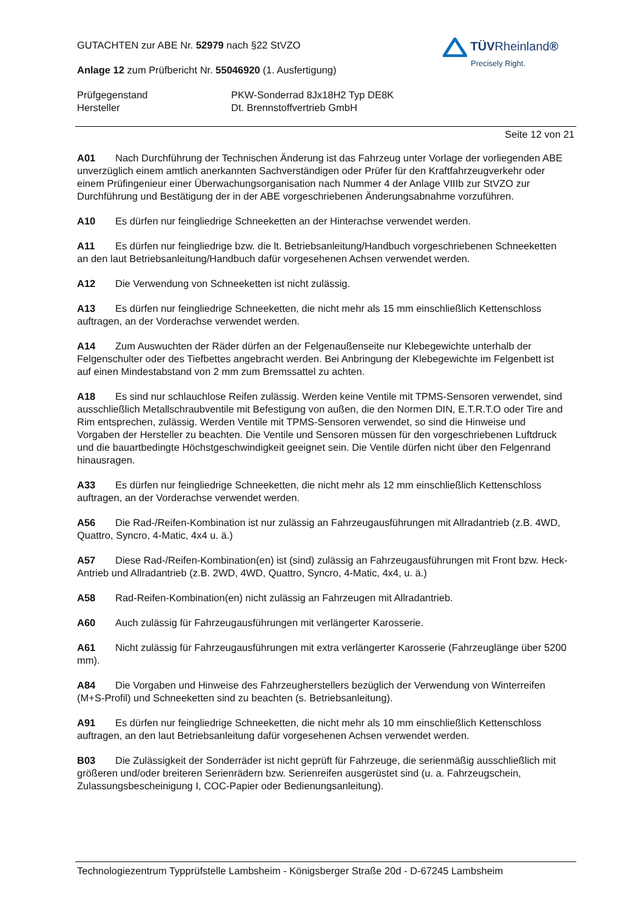TÜVRheinland®
Precisely Right.
GUTACHTEN zur ABE Nr. 52979 nach §22 StVZO
Anlage 12 zum Prüfbericht Nr. 55046920 (1. Ausfertigung)
Prüfgegenstand PKW-Sonderrad 8Jx18H2 Typ DE8K
Hersteller Dt. Brennstoffvertrieb GmbH
Seite 12 von 21
A01 Nach Durchführung der Technischen Änderung ist das Fahrzeug unter Vorlage der vorliegenden ABE unverzüglich einem amtlich anerkannten Sachverständigen oder Prüfer für den Kraftfahrzeugverkehr oder einem Prüfingenieur einer Überwachungsorganisation nach Nummer 4 der Anlage VIIIb zur StVZO zur Durchführung und Bestätigung der in der ABE vorgeschriebenen Änderungsabnahme vorzuführen.
A10 Es dürfen nur feingliedrige Schneeketten an der Hinterachse verwendet werden.
A11 Es dürfen nur feingliedrige bzw. die lt. Betriebsanleitung/Handbuch vorgeschriebenen Schneeketten an den laut Betriebsanleitung/Handbuch dafür vorgesehenen Achsen verwendet werden.
A12 Die Verwendung von Schneeketten ist nicht zulässig.
A13 Es dürfen nur feingliedrige Schneeketten, die nicht mehr als 15 mm einschließlich Kettenschloss auftragen, an der Vorderachse verwendet werden.
A14 Zum Auswuchten der Räder dürfen an der Felgenaußenseite nur Klebegewichte unterhalb der Felgenschulter oder des Tiefbettes angebracht werden. Bei Anbringung der Klebegewichte im Felgenbett ist auf einen Mindestabstand von 2 mm zum Bremssattel zu achten.
A18 Es sind nur schlauchlose Reifen zulässig. Werden keine Ventile mit TPMS-Sensoren verwendet, sind ausschließlich Metallschraubventile mit Befestigung von außen, die den Normen DIN, E.T.R.T.O oder Tire and Rim entsprechen, zulässig. Werden Ventile mit TPMS-Sensoren verwendet, so sind die Hinweise und Vorgaben der Hersteller zu beachten. Die Ventile und Sensoren müssen für den vorgeschriebenen Luftdruck und die bauartbedingte Höchstgeschwindigkeit geeignet sein. Die Ventile dürfen nicht über den Felgenrand hinausragen.
A33 Es dürfen nur feingliedrige Schneeketten, die nicht mehr als 12 mm einschließlich Kettenschloss auftragen, an der Vorderachse verwendet werden.
A56 Die Rad-/Reifen-Kombination ist nur zulässig an Fahrzeugausführungen mit Allradantrieb (z.B. 4WD, Quattro, Syncro, 4-Matic, 4x4 u. ä.)
A57 Diese Rad-/Reifen-Kombination(en) ist (sind) zulässig an Fahrzeugausführungen mit Front bzw. Heck-Antrieb und Allradantrieb (z.B. 2WD, 4WD, Quattro, Syncro, 4-Matic, 4x4, u. ä.)
A58 Rad-Reifen-Kombination(en) nicht zulässig an Fahrzeugen mit Allradantrieb.
A60 Auch zulässig für Fahrzeugausführungen mit verlängerter Karosserie.
A61 Nicht zulässig für Fahrzeugausführungen mit extra verlängerter Karosserie (Fahrzeuglänge über 5200 mm).
A84 Die Vorgaben und Hinweise des Fahrzeugherstellers bezüglich der Verwendung von Winterreifen (M+S-Profil) und Schneeketten sind zu beachten (s. Betriebsanleitung).
A91 Es dürfen nur feingliedrige Schneeketten, die nicht mehr als 10 mm einschließlich Kettenschloss auftragen, an den laut Betriebsanleitung dafür vorgesehenen Achsen verwendet werden.
B03 Die Zulässigkeit der Sonderräder ist nicht geprüft für Fahrzeuge, die serienmäßig ausschließlich mit größeren und/oder breiteren Serienrädern bzw. Serienreifen ausgerüstet sind (u. a. Fahrzeugschein, Zulassungsbescheinigung I, COC-Papier oder Bedienungsanleitung).
Technologiezentrum Typprüfstelle Lambsheim - Königsberger Straße 20d - D-67245 Lambsheim